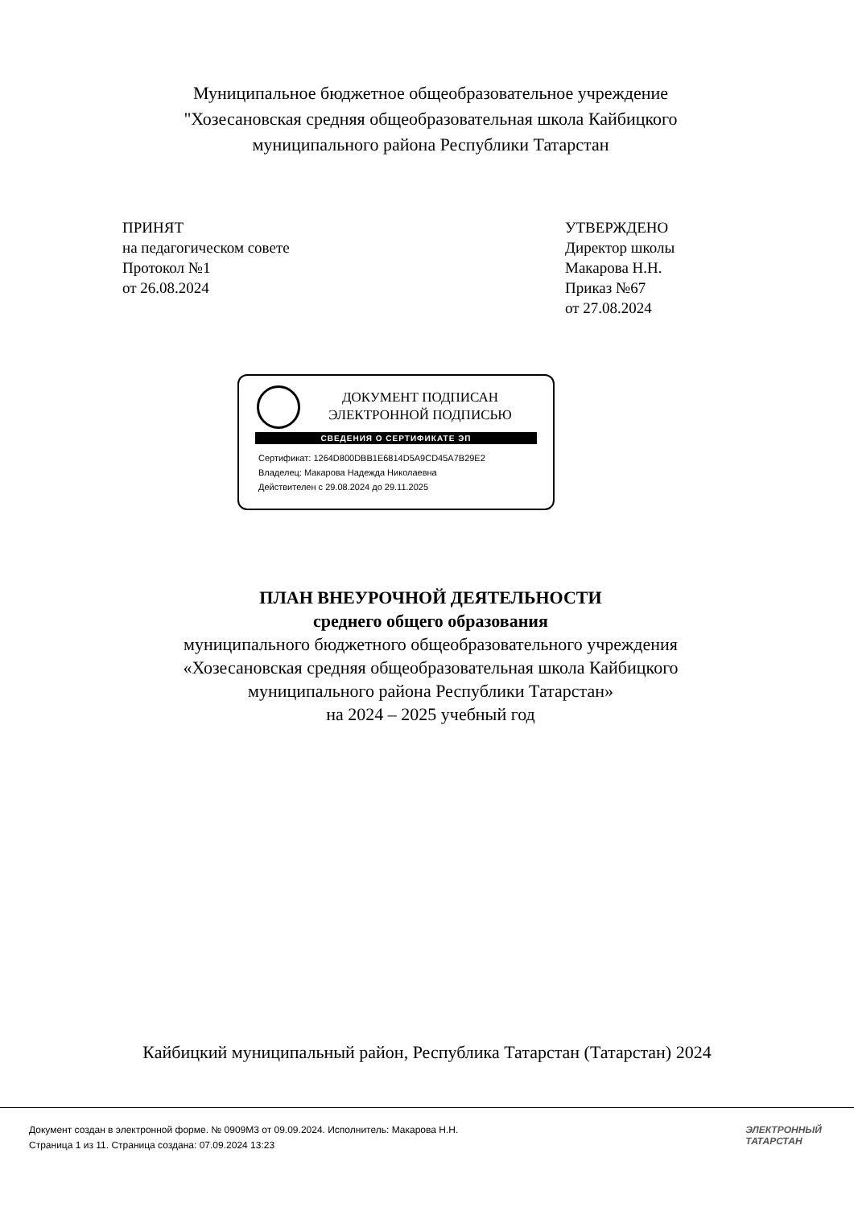Муниципальное бюджетное общеобразовательное учреждение
"Хозесановская средняя общеобразовательная школа Кайбицкого
муниципального района Республики Татарстан
ПРИНЯТ
на педагогическом совете
Протокол №1
от 26.08.2024
УТВЕРЖДЕНО
Директор школы
Макарова Н.Н.
Приказ №67
от 27.08.2024
ДОКУМЕНТ ПОДПИСАН
ЭЛЕКТРОННОЙ ПОДПИСЬЮ
СВЕДЕНИЯ О СЕРТИФИКАТЕ ЭП
Сертификат: 1264D800DBB1E6814D5A9CD45A7B29E2
Владелец: Макарова Надежда Николаевна
Действителен с 29.08.2024 до 29.11.2025
ПЛАН ВНЕУРОЧНОЙ ДЕЯТЕЛЬНОСТИ
среднего общего образования
муниципального бюджетного общеобразовательного учреждения
«Хозесановская средняя общеобразовательная школа Кайбицкого
муниципального района Республики Татарстан»
на 2024 – 2025 учебный год
Кайбицкий муниципальный район, Республика Татарстан (Татарстан) 2024
Документ создан в электронной форме. № 0909М3 от 09.09.2024. Исполнитель: Макарова Н.Н.
Страница 1 из 11. Страница создана: 07.09.2024 13:23
ЭЛЕКТРОННЫЙ
ТАТАРСТАН